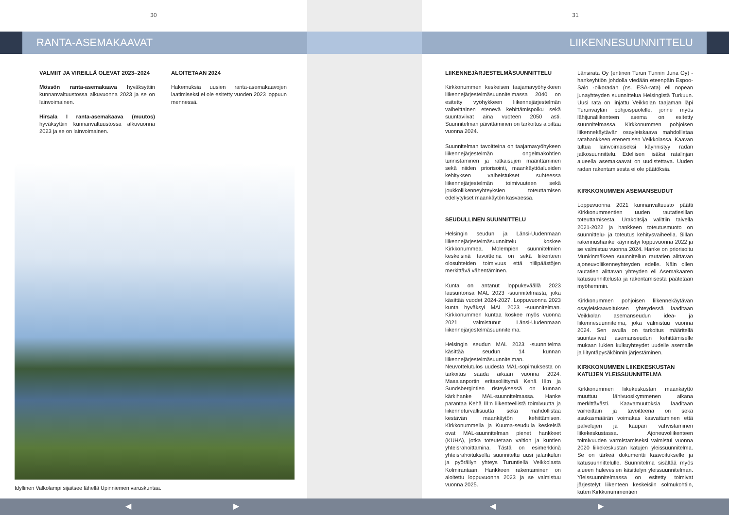30
RANTA-ASEMAKAAVAT
VALMIIT JA VIREILLÄ OLEVAT 2023–2024
Mössön ranta-asemakaava hyväksyttiin kunnanvaltuustossa alkuvuonna 2023 ja se on lainvoimainen.
Hirsala I ranta-asemakaava (muutos) hyväksyttiin kunnanvaltuustossa alkuvuonna 2023 ja se on lainvoimainen.
ALOITETAAN 2024
Hakemuksia uusien ranta-asemakaavojen laatimiseksi ei ole esitetty vuoden 2023 loppuun mennessä.
Idyllinen Valkolampi sijaitsee lähellä Upinniemen varuskuntaa.
31
LIIKENNESUUNNITTELU
LIIKENNEJÄRJESTELMÄSUUNNITTELU
Kirkkonummen keskeisen taajamavyöhykkeen liikennejärjestelmäsuunnitelmassa 2040 on esitetty vyöhykkeen liikennejärjestelmän vaiheittainen etenevä kehittämispolku sekä suuntaviivat aina vuoteen 2050 asti. Suunnitelman päivittäminen on tarkoitus aloittaa vuonna 2024.
Suunnitelman tavoitteina on taajamavyöhykeen liikennejärjestelmän ongelmakohtien tunnistaminen ja ratkaisujen määrittäminen sekä niiden priorisointi, maankäyttöalueiden kehityksen vaiheistukset suhteessa liikennejärjestelmän toimivuuteen sekä joukkoliikenneyhteyksien toteuttamisen edellytykset maankäytön kasvaessa.
SEUDULLINEN SUUNNITTELU
Helsingin seudun ja Länsi-Uudenmaan liikennejärjestelmäsuunnittelu koskee Kirkkonummea. Molempien suunnitelmien keskeisinä tavoitteina on sekä liikenteen olosuhteiden toimivuus että hiilipäästöjen merkittävä vähentäminen.
Kunta on antanut loppukeväällä 2023 lausuntonsa MAL 2023 -suunnitelmasta, joka käsittää vuodet 2024-2027. Loppuvuonna 2023 kunta hyväksyi MAL 2023 -suunnitelman. Kirkkonummen kuntaa koskee myös vuonna 2021 valmistunut Länsi-Uudenmaan liikennejärjestelmäsuunnitelma.
Helsingin seudun MAL 2023 -suunnitelma käsittää seudun 14 kunnan liikennejärjestelmäsuunnitelman. Neuvottelutulos uudesta MAL-sopimuksesta on tarkoitus saada aikaan vuonna 2024. Masalanportin eritasoliittymä Kehä III:n ja Sundsbergintien risteyksessä on kunnan kärkihanke MAL-suunnitelmassa. Hanke parantaa Kehä III:n liikenteellistä toimivuutta ja liikenneturvallisuutta sekä mahdollistaa kestävän maankäytön kehittämisen. Kirkkonummella ja Kuuma-seudulla keskeisiä ovat MAL-suunnitelman pienet hankkeet (KUHA), jotka toteutetaan valtion ja kuntien yhteisrahoittamina. Tästä on esimerkkinä yhteisrahoituksella suunniteltu uusi jalankulun ja pyöräilyn yhteys Turuntiellä Veikkolasta Kolmirantaan. Hankkeen rakentaminen on aloitettu loppuvuonna 2023 ja se valmistuu vuonna 2025.
Länsirata Oy (entinen Turun Tunnin Juna Oy) -hankeyhtiön johdolla viedään eteenpäin Espoo-Salo -oikoradan (ns. ESA-rata) eli nopean junayhteyden suunnittelua Helsingistä Turkuun. Uusi rata on linjattu Veikkolan taajaman läpi Turunväylän pohjoispuolelle, jonne myös lähijunaliikenteen asema on esitetty suunnitelmassa. Kirkkonummen pohjoisen liikennekäytävän osayleiskaava mahdollistaa ratahankkeen etenemisen Veikkolassa. Kaavan tultua lainvoimaiseksi käynnistyy radan jatkosuunnittelu. Edellisen lisäksi ratalinjan alueella asemakaavat on uudistettava. Uuden radan rakentamisesta ei ole päätöksiä.
KIRKKONUMMEN ASEMANSEUDUT
Loppuvuonna 2021 kunnanvaltuusto päätti Kirkkonummentien uuden rautatiesillan toteuttamisesta. Urakoitsija valittiin talvella 2021-2022 ja hankkeen toteutusmuoto on suunnittelu- ja toteutus kehitysvaiheella. Sillan rakennushanke käynnistyi loppuvuonna 2022 ja se valmistuu vuonna 2024. Hanke on priorisoitu Munkinmäkeen suunnitellun rautatien alittavan ajoneuvoliikenneyhteyden edelle. Näin ollen rautatien alittavan yhteyden eli Asemakaaren katusuunnittelusta ja rakentamisesta päätetään myöhemmin.
Kirkkonummen pohjoisen liikennekäytävän osayleiskaavoituksen yhteydessä laaditaan Veikkolan asemanseudun idea- ja liikennesuunnitelma, joka valmistuu vuonna 2024. Sen avulla on tarkoitus määritellä suuntaviivat asemanseudun kehittämiselle mukaan lukien kulkuyhteydet uudelle asemalle ja liityntäpysäköinnin järjestäminen.
KIRKKONUMMEN LIIKEKESKUSTAN KATUJEN YLEISSUUNNITELMA
Kirkkonummen liikekeskustan maankäyttö muuttuu lähivuosikymmenen aikana merkittävästi. Kaavamuutoksia laaditaan vaiheittain ja tavoitteena on sekä asukasmäärän voimakas kasvattaminen että palvelujen ja kaupan vahvistaminen liikekeskustassa. Ajoneuvoliikenteen toimivuuden varmistamiseksi valmistui vuonna 2020 liikekeskustan katujen yleissuunnitelma. Se on tärkeä dokumentti kaavoitukselle ja katusuunnittelulle. Suunnitelma sisältää myös alueen hulevesien käsittelyn yleissuunnitelman. Yleissuunnitelmassa on esitetty toimivat järjestelyt liikenteen keskeisiin solmukohtiin, kuten Kirkkonummentien
◀ ▶ ◀ ▶